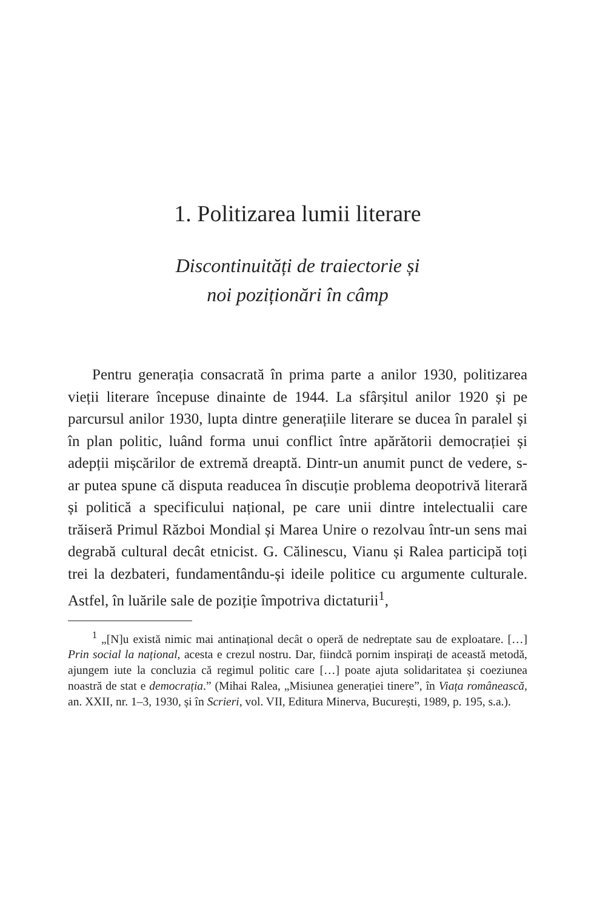1. Politizarea lumii literare
Discontinuități de traiectorie și
noi poziționări în câmp
Pentru generația consacrată în prima parte a anilor 1930, politizarea vieții literare începuse dinainte de 1944. La sfâr­șitul anilor 1920 și pe parcursul anilor 1930, lupta dintre ge­nerațiile literare se ducea în paralel și în plan politic, luând forma unui conflict între apărătorii democrației și adepții miș­cărilor de extremă dreaptă. Dintr-un anumit punct de vedere, s-ar putea spune că disputa readucea în discuție problema deopotrivă literară și politică a specificului național, pe care unii dintre intelectualii care trăiseră Primul Război Mondial și Marea Unire o rezolvau într-un sens mai degrabă cultural decât etnicist. G. Călinescu, Vianu și Ralea participă toți trei la dezbateri, fundamentându-și ideile politice cu argumente culturale. Astfel, în luările sale de poziție împotriva dictaturii<sup>1</sup>,
<sup>1</sup> „[N]u există nimic mai antinațional decât o operă de nedreptate sau de exploatare. […] Prin social la național, acesta e crezul nostru. Dar, fiindcă pornim inspirați de această metodă, ajungem iute la concluzia că regimul politic care […] poate ajuta solidaritatea și coeziunea noastră de stat e de­mocrația.” (Mihai Ralea, „Misiunea generației tinere”, în Viața românească, an. XXII, nr. 1–3, 1930, și în Scrieri, vol. VII, Editura Minerva, București, 1989, p. 195, s.a.).